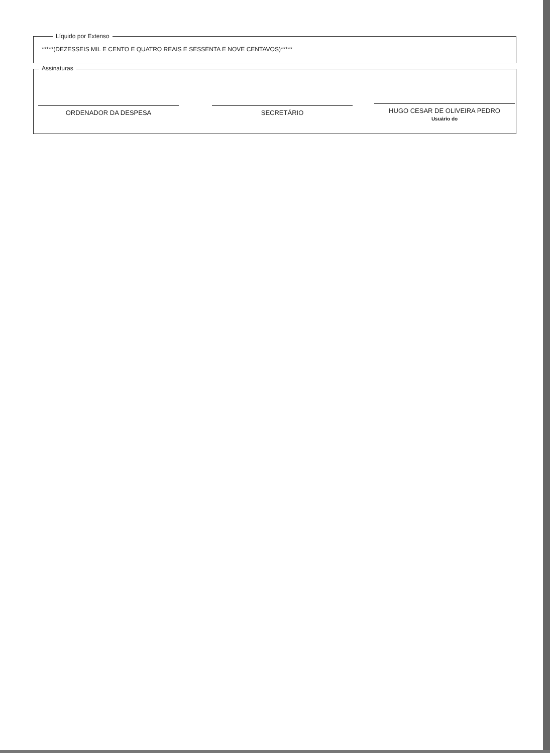Líquido por Extenso
*****(DEZESSEIS MIL E CENTO E QUATRO REAIS E SESSENTA E NOVE CENTAVOS)*****
Assinaturas
ORDENADOR DA DESPESA SECRETÁRIO
HUGO CESAR DE OLIVEIRA PEDRO
Usuário do